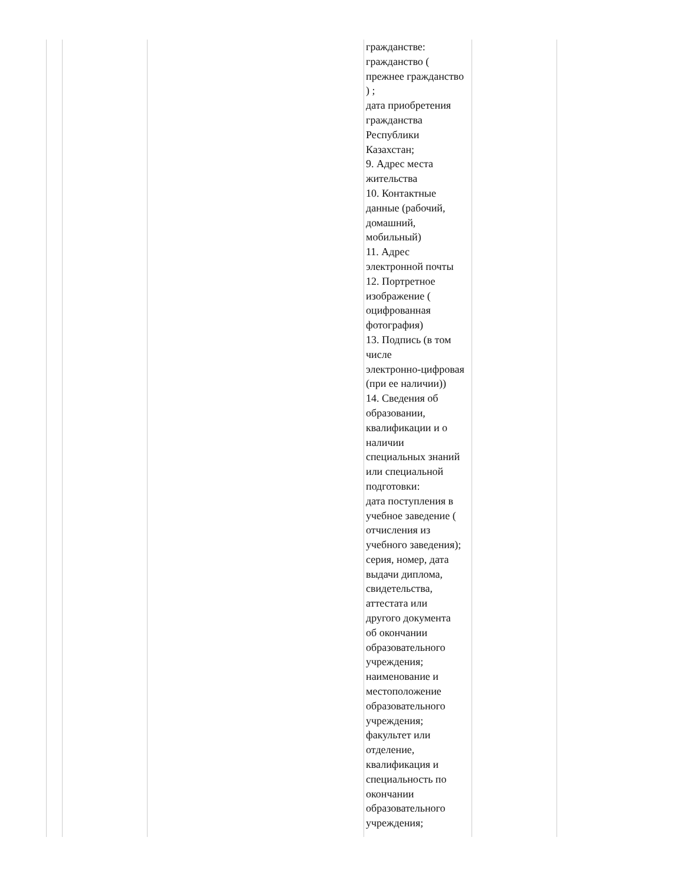| | | | гражданстве: гражданство ( прежнее гражданство ) ; дата приобретения гражданства Республики Казахстан; 9. Адрес места жительства 10. Контактные данные (рабочий, домашний, мобильный) 11. Адрес электронной почты 12. Портретное изображение ( оцифрованная фотография) 13. Подпись (в том числе электронно-цифровая (при ее наличии)) 14. Сведения об образовании, квалификации и о наличии специальных знаний или специальной подготовки: дата поступления в учебное заведение ( отчисления из учебного заведения); серия, номер, дата выдачи диплома, свидетельства, аттестата или другого документа об окончании образовательного учреждения; наименование и местоположение образовательного учреждения; факультет или отделение, квалификация и специальность по окончании образовательного учреждения; | | |